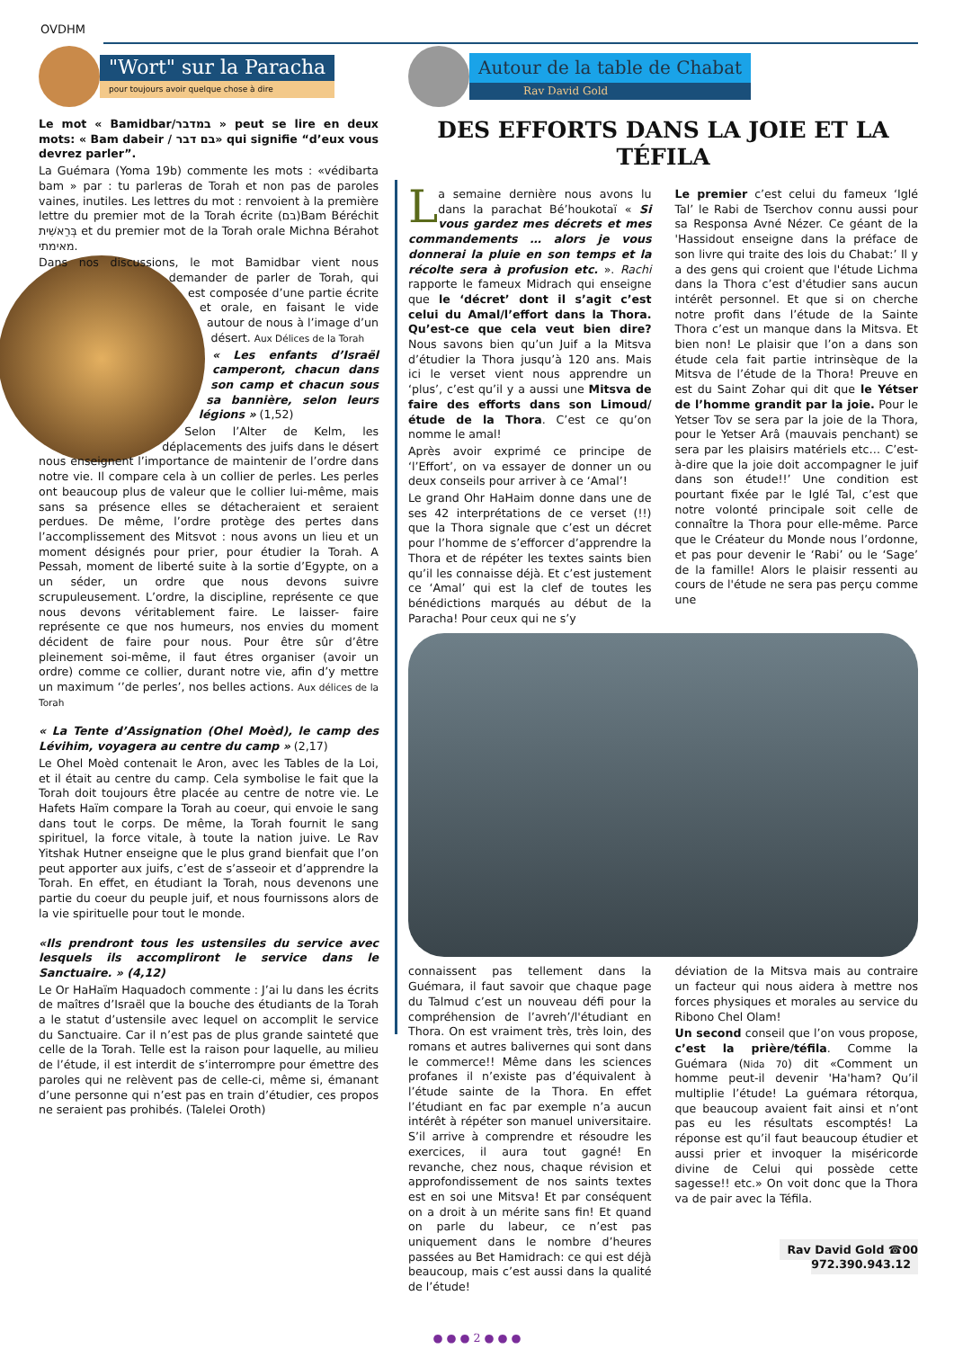OVDHM
"Wort" sur la Paracha
pour toujours avoir quelque chose à dire
Le mot « Bamidbar/במדבר » peut se lire en deux mots: « Bam dabeir / בם דבר» qui signifie “d’eux vous devrez parler”.
La Guémara (Yoma 19b) commente les mots : «védibarta bam » par : tu parleras de Torah et non pas de paroles vaines, inutiles. Les lettres du mot : renvoient à la première lettre du premier mot de la Torah écrite (בם)Bam Béréchit בְּרֵאשִׁית et du premier mot de la Torah orale Michna Bérahot מאימתי.
Dans nos discussions, le mot Bamidbar vient nous demander de parler de Torah, qui est composée d’une partie écrite et orale, en faisant le vide autour de nous à l’image d’un désert. Aux Délices de la Torah
« Les enfants d’Israël camperont, chacun dans son camp et chacun sous sa bannière, selon leurs légions » (1,52)
Selon l’Alter de Kelm, les déplacements des juifs dans le désert nous enseignent l’importance de maintenir de l’ordre dans notre vie. Il compare cela à un collier de perles. Les perles ont beaucoup plus de valeur que le collier lui-même, mais sans sa présence elles se détacheraient et seraient perdues. De même, l’ordre protège des pertes dans l’accomplissement des Mitsvot : nous avons un lieu et un moment désignés pour prier, pour étudier la Torah. A Pessah, moment de liberté suite à la sortie d’Egypte, on a un séder, un ordre que nous devons suivre scrupuleusement. L’ordre, la discipline, représente ce que nous devons véritablement faire. Le laisser- faire représente ce que nos humeurs, nos envies du moment décident de faire pour nous. Pour être sûr d’être pleinement soi-même, il faut étres organiser (avoir un ordre) comme ce collier, durant notre vie, afin d’y mettre un maximum ‘’de perles’, nos belles actions. Aux délices de la Torah
« La Tente d’Assignation (Ohel Moèd), le camp des Lévihim, voyagera au centre du camp » (2,17)
Le Ohel Moèd contenait le Aron, avec les Tables de la Loi, et il était au centre du camp. Cela symbolise le fait que la Torah doit toujours être placée au centre de notre vie. Le Hafets Haïm compare la Torah au coeur, qui envoie le sang dans tout le corps. De même, la Torah fournit le sang spirituel, la force vitale, à toute la nation juive. Le Rav Yitshak Hutner enseigne que le plus grand bienfait que l’on peut apporter aux juifs, c’est de s’asseoir et d’apprendre la Torah. En effet, en étudiant la Torah, nous devenons une partie du coeur du peuple juif, et nous fournissons alors de la vie spirituelle pour tout le monde.
«Ils prendront tous les ustensiles du service avec lesquels ils accompliront le service dans le Sanctuaire. » (4,12)
Le Or HaHaïm Haquadoch commente : J’ai lu dans les écrits de maîtres d’Israël que la bouche des étudiants de la Torah a le statut d’ustensile avec lequel on accomplit le service du Sanctuaire. Car il n’est pas de plus grande sainteté que celle de la Torah. Telle est la raison pour laquelle, au milieu de l’étude, il est interdit de s’interrompre pour émettre des paroles qui ne relèvent pas de celle-ci, même si, émanant d’une personne qui n’est pas en train d’étudier, ces propos ne seraient pas prohibés. (Talelei Oroth)
Autour de la table de Chabat
Rav David Gold
DES EFFORTS DANS LA JOIE ET LA TÉFILA
La semaine dernière nous avons lu dans la parachat Bé’houkotaï « Si vous gardez mes décrets et mes commandements … alors je vous donnerai la pluie en son temps et la récolte sera à profusion etc. ». Rachi rapporte le fameux Midrach qui enseigne que le ‘décret’ dont il s’agit c’est celui du Amal/l’effort dans la Thora. Qu’est-ce que cela veut bien dire? Nous savons bien qu’un Juif a la Mitsva d’étudier la Thora jusqu’à 120 ans. Mais ici le verset vient nous apprendre un ‘plus’, c’est qu’il y a aussi une Mitsva de faire des efforts dans son Limoud/étude de la Thora. C’est ce qu’on nomme le amal!
Après avoir exprimé ce principe de ‘l’Effort’, on va essayer de donner un ou deux conseils pour arriver à ce ‘Amal’!
Le grand Ohr HaHaim donne dans une de ses 42 interprétations de ce verset (!!) que la Thora signale que c’est un décret pour l’homme de s’efforcer d’apprendre la Thora et de répéter les textes saints bien qu’il les connaisse déjà. Et c’est justement ce ‘Amal’ qui est la clef de toutes les bénédictions marqués au début de la Paracha! Pour ceux qui ne s’y
Le premier c’est celui du fameux ‘Iglé Tal’ le Rabi de Tserchov connu aussi pour sa Responsa Avné Nézer. Ce géant de la 'Hassidout enseigne dans la préface de son livre qui traite des lois du Chabat:’ Il y a des gens qui croient que l'étude Lichma dans la Thora c’est d'étudier sans aucun intérêt personnel. Et que si on cherche notre profit dans l’étude de la Sainte Thora c’est un manque dans la Mitsva. Et bien non! Le plaisir que l’on a dans son étude cela fait partie intrinsèque de la Mitsva de l’étude de la Thora! Preuve en est du Saint Zohar qui dit que le Yétser de l’homme grandit par la joie. Pour le Yetser Tov se sera par la joie de la Thora, pour le Yetser Arâ (mauvais penchant) se sera par les plaisirs matériels etc… C’est-à-dire que la joie doit accompagner le juif dans son étude!!’ Une condition est pourtant fixée par le Iglé Tal, c’est que notre volonté principale soit celle de connaître la Thora pour elle-même. Parce que le Créateur du Monde nous l’ordonne, et pas pour devenir le ‘Rabi’ ou le ‘Sage’ de la famille! Alors le plaisir ressenti au cours de l'étude ne sera pas perçu comme une
connaissent pas tellement dans la Guémara, il faut savoir que chaque page du Talmud c’est un nouveau défi pour la compréhension de l’avreh’/l'étudiant en Thora. On est vraiment très, très loin, des romans et autres balivernes qui sont dans le commerce!! Même dans les sciences profanes il n’existe pas d’équivalent à l’étude sainte de la Thora. En effet l’étudiant en fac par exemple n’a aucun intérêt à répéter son manuel universitaire. S’il arrive à comprendre et résoudre les exercices, il aura tout gagné! En revanche, chez nous, chaque révision et approfondissement de nos saints textes est en soi une Mitsva! Et par conséquent on a droit à un mérite sans fin! Et quand on parle du labeur, ce n’est pas uniquement dans le nombre d’heures passées au Bet Hamidrach: ce qui est déjà beaucoup, mais c’est aussi dans la qualité de l’étude!
déviation de la Mitsva mais au contraire un facteur qui nous aidera à mettre nos forces physiques et morales au service du Ribono Chel Olam!
Un second conseil que l’on vous propose, c’est la prière/téfila. Comme la Guémara (Nida 70) dit «Comment un homme peut-il devenir 'Ha'ham? Qu’il multiplie l’étude! La guémara rétorqua, que beaucoup avaient fait ainsi et n’ont pas eu les résultats escomptés! La réponse est qu’il faut beaucoup étudier et aussi prier et invoquer la miséricorde divine de Celui qui possède cette sagesse!! etc.» On voit donc que la Thora va de pair avec la Téfila.
Rav David Gold ☎00 972.390.943.12
● ● ● 2 ● ● ●